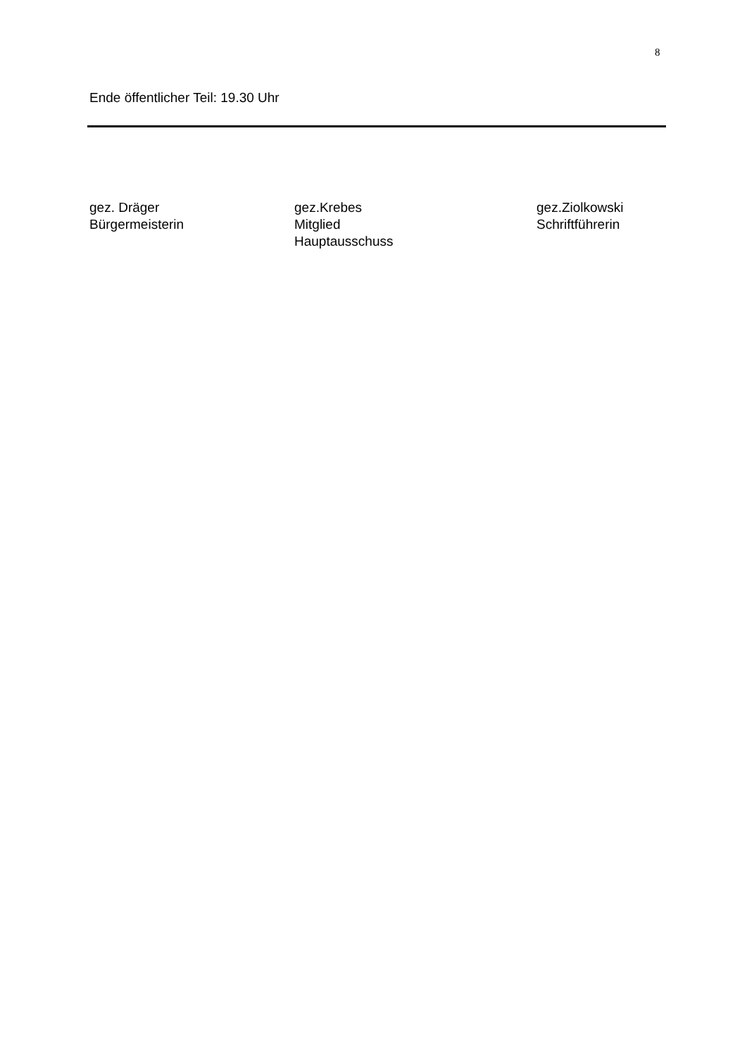8
Ende öffentlicher Teil: 19.30 Uhr
gez. Dräger
Bürgermeisterin
gez.Krebes
Mitglied
Hauptausschuss
gez.Ziolkowski
Schriftführerin